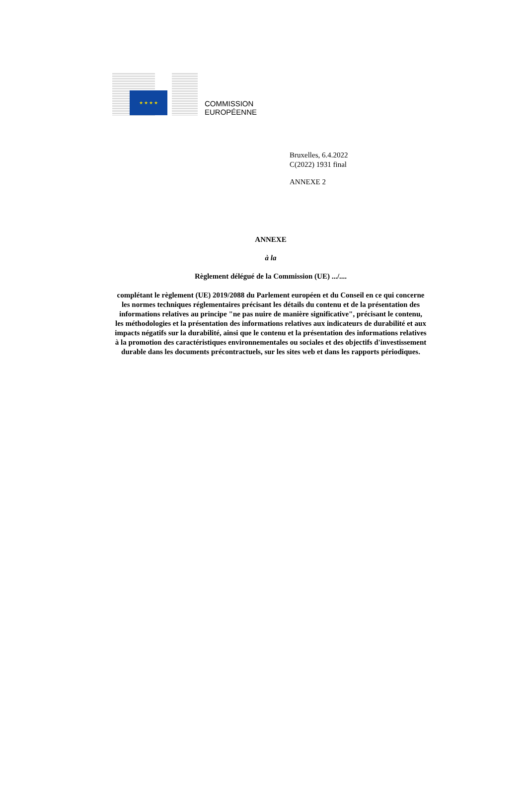★ ★ ★ ★
COMMISSION
EUROPÉENNE
Bruxelles, 6.4.2022
C(2022) 1931 final
ANNEXE 2
ANNEXE
à la
Règlement délégué de la Commission (UE) .../....
complétant le règlement (UE) 2019/2088 du Parlement européen et du Conseil en ce qui concerne les normes techniques réglementaires précisant les détails du contenu et de la présentation des informations relatives au principe "ne pas nuire de manière significative", précisant le contenu, les méthodologies et la présentation des informations relatives aux indicateurs de durabilité et aux impacts négatifs sur la durabilité, ainsi que le contenu et la présentation des informations relatives à la promotion des caractéristiques environnementales ou sociales et des objectifs d'investissement durable dans les documents précontractuels, sur les sites web et dans les rapports périodiques.